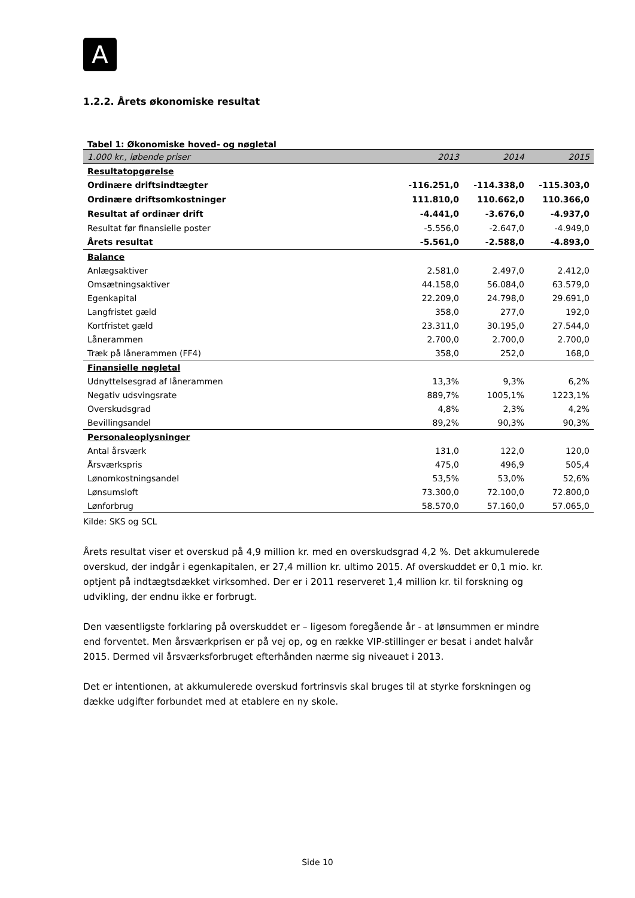A
1.2.2. Årets økonomiske resultat
Tabel 1: Økonomiske hoved- og nøgletal
| 1.000 kr., løbende priser | 2013 | 2014 | 2015 |
| Resultatopgørelse | | | |
| Ordinære driftsindtægter | -116.251,0 | -114.338,0 | -115.303,0 |
| Ordinære driftsomkostninger | 111.810,0 | 110.662,0 | 110.366,0 |
| Resultat af ordinær drift | -4.441,0 | -3.676,0 | -4.937,0 |
| Resultat før finansielle poster | -5.556,0 | -2.647,0 | -4.949,0 |
| Årets resultat | -5.561,0 | -2.588,0 | -4.893,0 |
| Balance | | | |
| Anlægsaktiver | 2.581,0 | 2.497,0 | 2.412,0 |
| Omsætningsaktiver | 44.158,0 | 56.084,0 | 63.579,0 |
| Egenkapital | 22.209,0 | 24.798,0 | 29.691,0 |
| Langfristet gæld | 358,0 | 277,0 | 192,0 |
| Kortfristet gæld | 23.311,0 | 30.195,0 | 27.544,0 |
| Lånerammen | 2.700,0 | 2.700,0 | 2.700,0 |
| Træk på lånerammen (FF4) | 358,0 | 252,0 | 168,0 |
| Finansielle nøgletal | | | |
| Udnyttelsesgrad af lånerammen | 13,3% | 9,3% | 6,2% |
| Negativ udsvingsrate | 889,7% | 1005,1% | 1223,1% |
| Overskudsgrad | 4,8% | 2,3% | 4,2% |
| Bevillingsandel | 89,2% | 90,3% | 90,3% |
| Personaleoplysninger | | | |
| Antal årsværk | 131,0 | 122,0 | 120,0 |
| Årsværkspris | 475,0 | 496,9 | 505,4 |
| Lønomkostningsandel | 53,5% | 53,0% | 52,6% |
| Lønsumsloft | 73.300,0 | 72.100,0 | 72.800,0 |
| Lønforbrug | 58.570,0 | 57.160,0 | 57.065,0 |
Kilde: SKS og SCL
Årets resultat viser et overskud på 4,9 million kr. med en overskudsgrad 4,2 %. Det akkumulerede overskud, der indgår i egenkapitalen, er 27,4 million kr. ultimo 2015. Af overskuddet er 0,1 mio. kr. optjent på indtægtsdækket virksomhed. Der er i 2011 reserveret 1,4 million kr. til forskning og udvikling, der endnu ikke er forbrugt.
Den væsentligste forklaring på overskuddet er – ligesom foregående år - at lønsummen er mindre end forventet. Men årsværkprisen er på vej op, og en række VIP-stillinger er besat i andet halvår 2015. Dermed vil årsværksforbruget efterhånden nærme sig niveauet i 2013.
Det er intentionen, at akkumulerede overskud fortrinsvis skal bruges til at styrke forskningen og dække udgifter forbundet med at etablere en ny skole.
Side 10